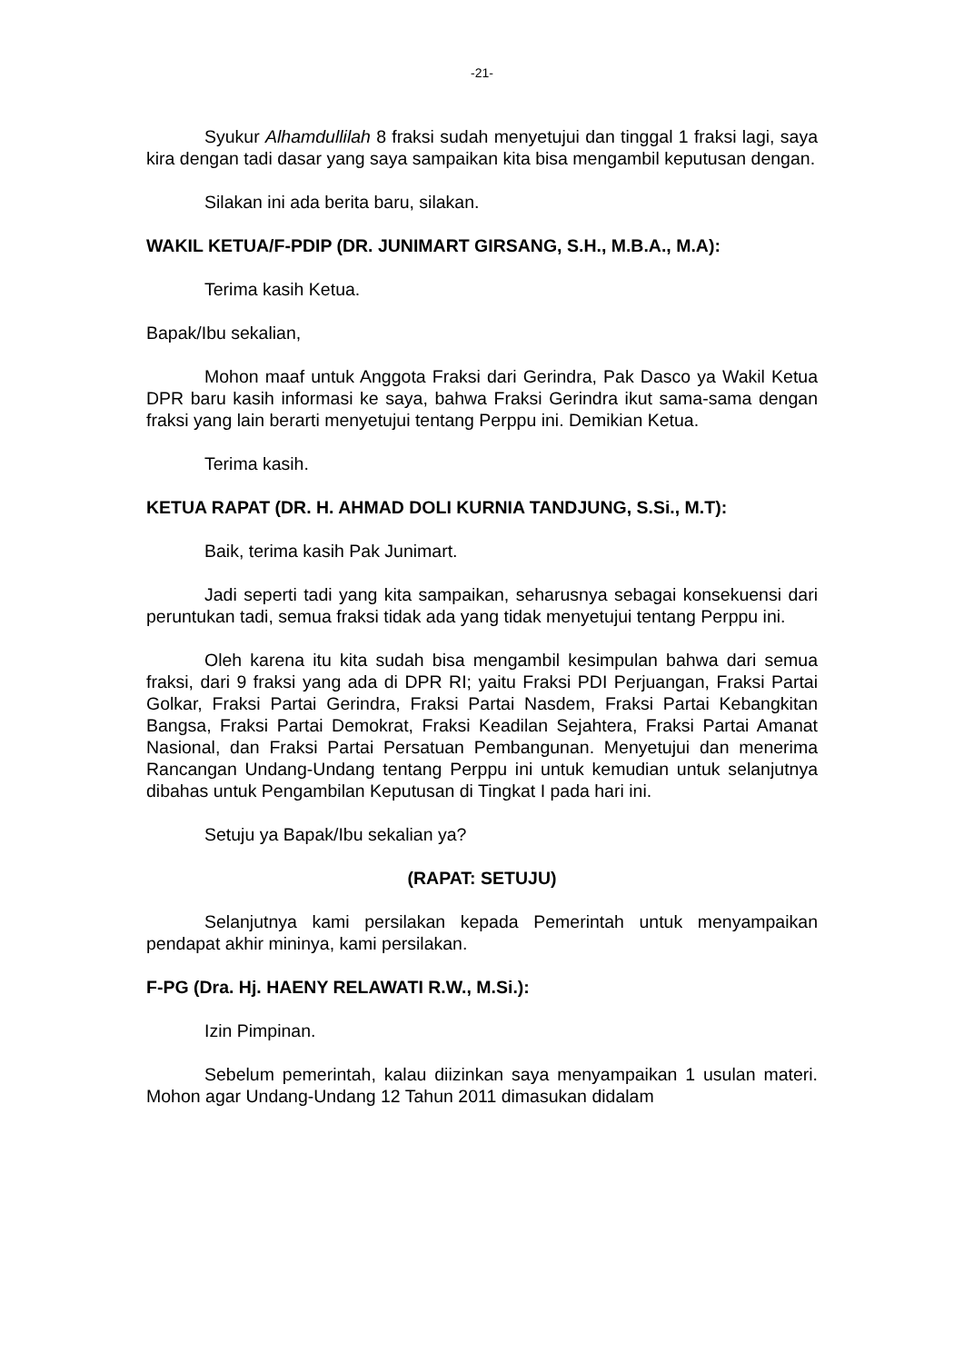-21-
Syukur Alhamdullilah 8 fraksi sudah menyetujui dan tinggal 1 fraksi lagi, saya kira dengan tadi dasar yang saya sampaikan kita bisa mengambil keputusan dengan.
Silakan ini ada berita baru, silakan.
WAKIL KETUA/F-PDIP (DR. JUNIMART GIRSANG, S.H., M.B.A., M.A):
Terima kasih Ketua.
Bapak/Ibu sekalian,
Mohon maaf untuk Anggota Fraksi dari Gerindra, Pak Dasco ya Wakil Ketua DPR baru kasih informasi ke saya, bahwa Fraksi Gerindra ikut sama-sama dengan fraksi yang lain berarti menyetujui tentang Perppu ini. Demikian Ketua.
Terima kasih.
KETUA RAPAT (DR. H. AHMAD DOLI KURNIA TANDJUNG, S.Si., M.T):
Baik, terima kasih Pak Junimart.
Jadi seperti tadi yang kita sampaikan, seharusnya sebagai konsekuensi dari peruntukan tadi, semua fraksi tidak ada yang tidak menyetujui tentang Perppu ini.
Oleh karena itu kita sudah bisa mengambil kesimpulan bahwa dari semua fraksi, dari 9 fraksi yang ada di DPR RI; yaitu Fraksi PDI Perjuangan, Fraksi Partai Golkar, Fraksi Partai Gerindra, Fraksi Partai Nasdem, Fraksi Partai Kebangkitan Bangsa, Fraksi Partai Demokrat, Fraksi Keadilan Sejahtera, Fraksi Partai Amanat Nasional, dan Fraksi Partai Persatuan Pembangunan. Menyetujui dan menerima Rancangan Undang-Undang tentang Perppu ini untuk kemudian untuk selanjutnya dibahas untuk Pengambilan Keputusan di Tingkat I pada hari ini.
Setuju ya Bapak/Ibu sekalian ya?
(RAPAT: SETUJU)
Selanjutnya kami persilakan kepada Pemerintah untuk menyampaikan pendapat akhir mininya, kami persilakan.
F-PG (Dra. Hj. HAENY RELAWATI R.W., M.Si.):
Izin Pimpinan.
Sebelum pemerintah, kalau diizinkan saya menyampaikan 1 usulan materi. Mohon agar Undang-Undang 12 Tahun 2011 dimasukan didalam